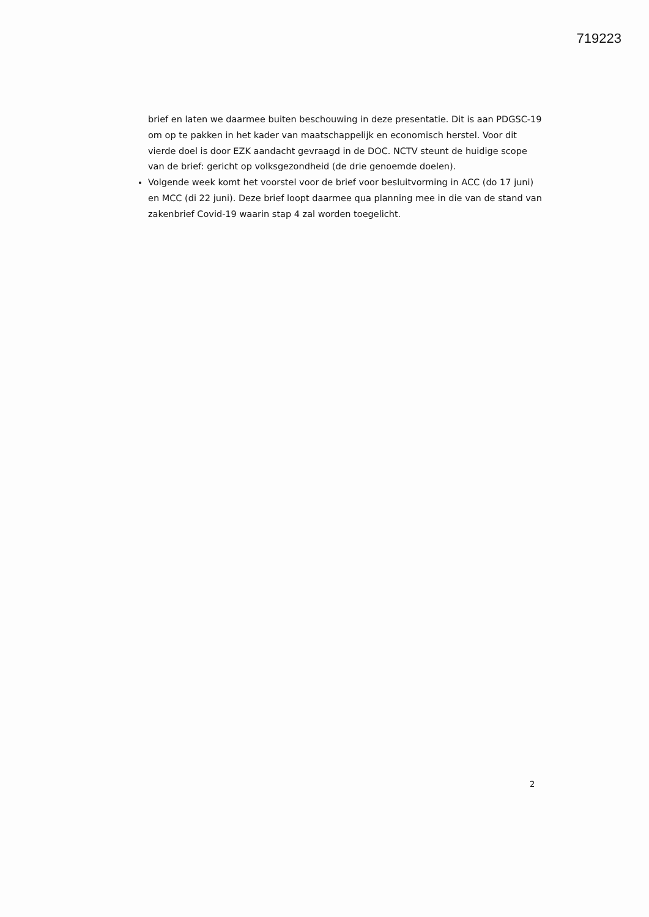719223
brief en laten we daarmee buiten beschouwing in deze presentatie. Dit is aan PDGSC-19 om op te pakken in het kader van maatschappelijk en economisch herstel. Voor dit vierde doel is door EZK aandacht gevraagd in de DOC. NCTV steunt de huidige scope van de brief: gericht op volksgezondheid (de drie genoemde doelen).
Volgende week komt het voorstel voor de brief voor besluitvorming in ACC (do 17 juni) en MCC (di 22 juni). Deze brief loopt daarmee qua planning mee in die van de stand van zakenbrief Covid-19 waarin stap 4 zal worden toegelicht.
2